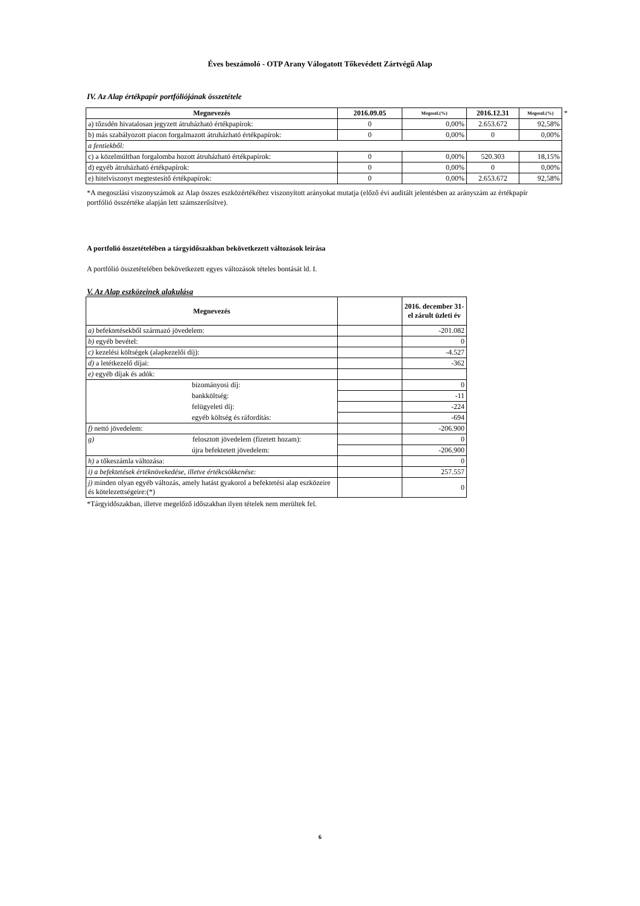Éves beszámoló - OTP Arany Válogatott Tőkevédett Zártvégű Alap
IV. Az Alap értékpapír portfóliójának összetétele
| Megnevezés | 2016.09.05 | Megoszl.(%) | 2016.12.31 | Megoszl.(%) | * |
| a) tőzsdén hivatalosan jegyzett átruházható értékpapírok: | 0 | 0,00% | 2.653.672 | 92,58% | |
| b) más szabályozott piacon forgalmazott átruházható értékpapírok: | 0 | 0,00% | 0 | 0,00% | |
| a fentiekből: | | | | | |
| c) a közelmúltban forgalomba hozott átruházható értékpapírok: | 0 | 0,00% | 520.303 | 18,15% | |
| d) egyéb átruházható értékpapírok: | 0 | 0,00% | 0 | 0,00% | |
| e) hitelviszonyt megtestesítő értékpapírok: | 0 | 0,00% | 2.653.672 | 92,58% | |
*A megoszlási viszonyszámok az Alap összes eszközértékéhez viszonyított arányokat mutatja (előző évi auditált jelentésben az arányszám az értékpapír portfólió összértéke alapján lett számszerűsítve).
A portfolió összetételében a tárgyidőszakban bekövetkezett változások leírása
A portfólió összetételében bekövetkezett egyes változások tételes bontását ld. I.
V. Az Alap eszközeinek alakulása
| Megnevezés | | 2016. december 31-el zárult üzleti év |
| a) befektetésekből származó jövedelem: | | -201.082 |
| b) egyéb bevétel: | | 0 |
| c) kezelési költségek (alapkezelői díj): | | -4.527 |
| d) a letétkezelő díjai: | | -362 |
| e) egyéb díjak és adók: | | |
| bizományosi díj: | | 0 |
| bankköltség: | | -11 |
| felügyeleti díj: | | -224 |
| egyéb költség és ráfordítás: | | -694 |
| f) nettó jövedelem: | | -206.900 |
| g) felosztott jövedelem (fizetett hozam): | | 0 |
| újra befektetett jövedelem: | | -206.900 |
| h) a tőkeszámla változása: | | 0 |
| i) a befektetések értéknövekedése, illetve értékcsökkenése: | | 257.557 |
| j) minden olyan egyéb változás, amely hatást gyakorol a befektetési alap eszközeire és kötelezettségeire:(*) | | 0 |
*Tárgyidőszakban, illetve megelőző időszakban ilyen tételek nem merültek fel.
6